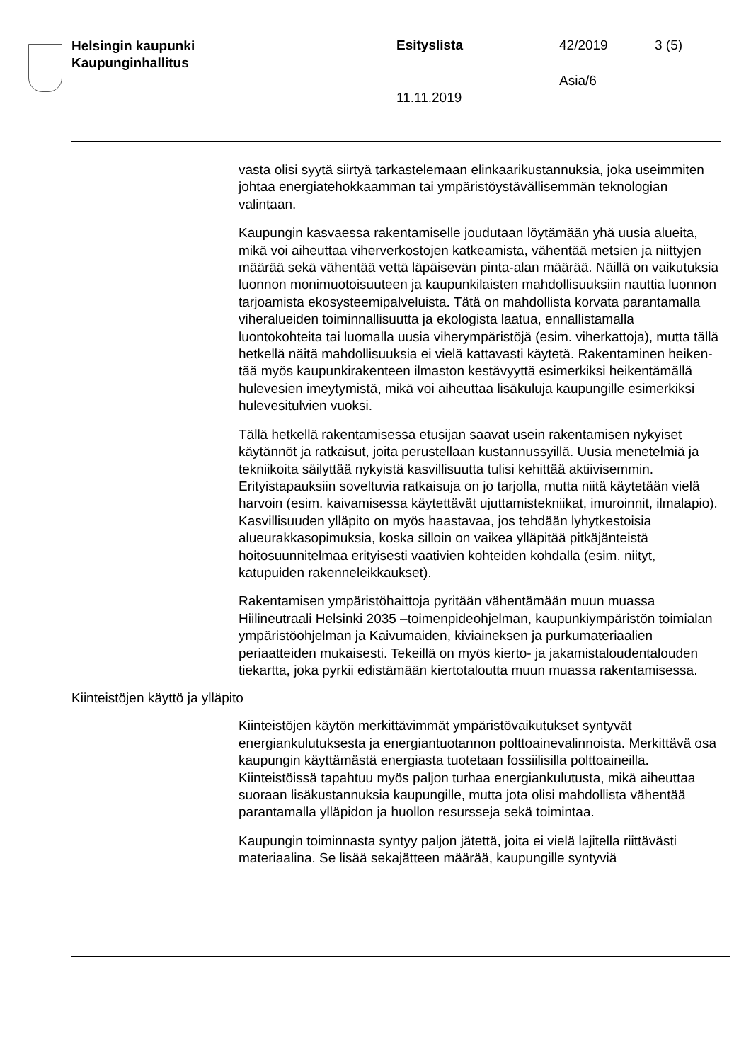Helsingin kaupunki
Kaupunginhallitus
Esityslista 42/2019 3 (5)
Asia/6
11.11.2019
vasta olisi syytä siirtyä tarkastelemaan elinkaarikustannuksia, joka useimmiten johtaa energiatehokkaamman tai ympäristöystävällisem­män teknologian valintaan.
Kaupungin kasvaessa rakentamiselle joudutaan löytämään yhä uusia alueita, mikä voi aiheuttaa viherverkostojen katkeamista, vähentää metsien ja niittyjen määrää sekä vähentää vettä läpäisevän pinta-alan määrää. Näillä on vaikutuksia luonnon monimuotoisuuteen ja kaupunki­laisten mahdollisuuksiin nauttia luonnon tarjoamista ekosysteemipalve­luista. Tätä on mahdollista korvata parantamalla viheralueiden toimin­nallisuutta ja ekologista laatua, ennallistamalla luontokohteita tai luo­malla uusia viherympäristöjä (esim. viherkattoja), mutta tällä hetkellä näitä mahdollisuuksia ei vielä kattavasti käytetä. Rakentaminen heiken­tää myös kaupunkirakenteen ilmaston kestävyyttä esimerkiksi heiken­tämällä hulevesien imeytymistä, mikä voi aiheuttaa lisäkuluja kaupun­gille esimerkiksi hulevesitulvien vuoksi.
Tällä hetkellä rakentamisessa etusijan saavat usein rakentamisen ny­kyiset käytännöt ja ratkaisut, joita perustellaan kustannussyillä. Uusia menetelmiä ja tekniikoita säilyttää nykyistä kasvillisuutta tulisi kehittää aktiivisemmin. Erityistapauksiin soveltuvia ratkaisuja on jo tarjolla, mut­ta niitä käytetään vielä harvoin (esim. kaivamisessa käytettävät ujutta­mistekniikat, imuroinnit, ilmalapio). Kasvillisuuden ylläpito on myös haastavaa, jos tehdään lyhytkestoisia alueurakkasopimuksia, koska sil­loin on vaikea ylläpitää pitkäjänteistä hoitosuunnitelmaa erityisesti vaa­tivien kohteiden kohdalla (esim. niityt, katupuiden rakenneleikkaukset).
Rakentamisen ympäristöhaittoja pyritään vähentämään muun muassa Hiilineutraali Helsinki 2035 –toimenpideohjelman, kaupunkiympäristön toimialan ympäristöohjelman ja Kaivumaiden, kiviaineksen ja purkuma­teriaalien periaatteiden mukaisesti. Tekeillä on myös kierto- ja jakamis­taloudentalouden tiekartta, joka pyrkii edistämään kiertotaloutta muun muassa rakentamisessa.
Kiinteistöjen käyttö ja ylläpito
Kiinteistöjen käytön merkittävimmät ympäristövaikutukset syntyvät energiankulutuksesta ja energiantuotannon polttoainevalinnoista. Mer­kittävä osa kaupungin käyttämästä energiasta tuotetaan fossiilisilla polttoaineilla. Kiinteistöissä tapahtuu myös paljon turhaa energiankulu­tusta, mikä aiheuttaa suoraan lisäkustannuksia kaupungille, mutta jota olisi mahdollista vähentää parantamalla ylläpidon ja huollon resursseja sekä toimintaa.
Kaupungin toiminnasta syntyy paljon jätettä, joita ei vielä lajitella riittä­västi materiaalina. Se lisää sekajätteen määrää, kaupungille syntyviä